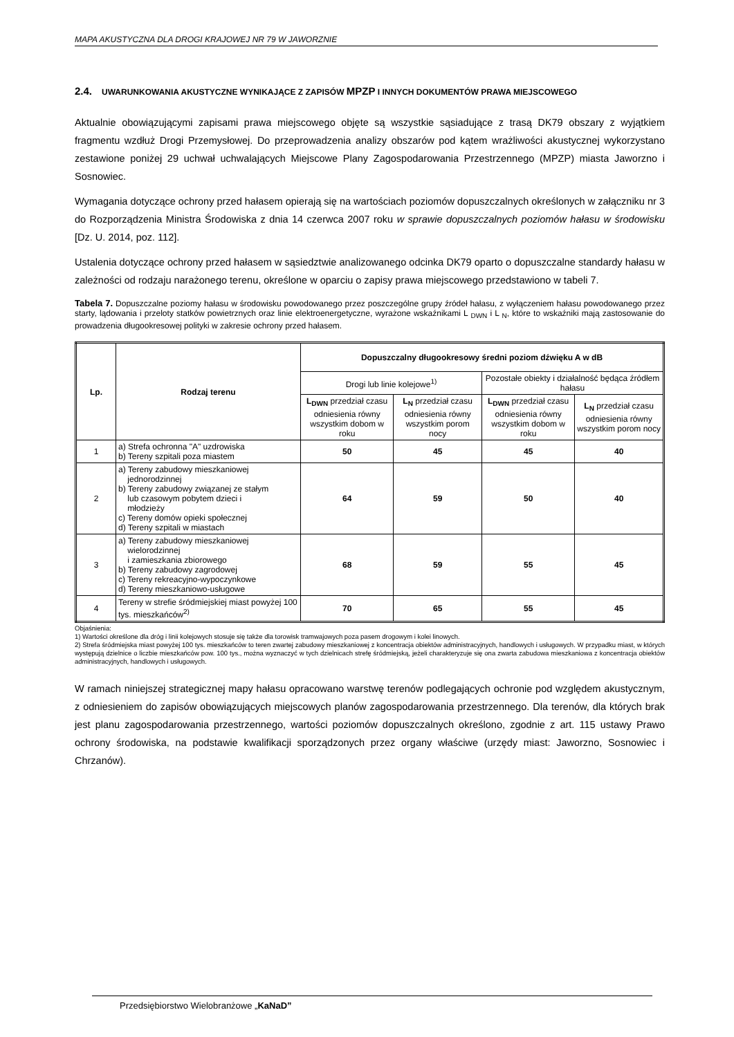MAPA AKUSTYCZNA DLA DROGI KRAJOWEJ NR 79 W JAWORZNIE
2.4. UWARUNKOWANIA AKUSTYCZNE WYNIKAJĄCE Z ZAPISÓW MPZP I INNYCH DOKUMENTÓW PRAWA MIEJSCOWEGO
Aktualnie obowiązującymi zapisami prawa miejscowego objęte są wszystkie sąsiadujące z trasą DK79 obszary z wyjątkiem fragmentu wzdłuż Drogi Przemysłowej. Do przeprowadzenia analizy obszarów pod kątem wrażliwości akustycznej wykorzystano zestawione poniżej 29 uchwał uchwalających Miejscowe Plany Zagospodarowania Przestrzennego (MPZP) miasta Jaworzno i Sosnowiec.
Wymagania dotyczące ochrony przed hałasem opierają się na wartościach poziomów dopuszczalnych określonych w załączniku nr 3 do Rozporządzenia Ministra Środowiska z dnia 14 czerwca 2007 roku w sprawie dopuszczalnych poziomów hałasu w środowisku [Dz. U. 2014, poz. 112].
Ustalenia dotyczące ochrony przed hałasem w sąsiedztwie analizowanego odcinka DK79 oparto o dopuszczalne standardy hałasu w zależności od rodzaju narażonego terenu, określone w oparciu o zapisy prawa miejscowego przedstawiono w tabeli 7.
Tabela 7. Dopuszczalne poziomy hałasu w środowisku powodowanego przez poszczególne grupy źródeł hałasu, z wyłączeniem hałasu powodowanego przez starty, lądowania i przeloty statków powietrznych oraz linie elektroenergetyczne, wyrażone wskaźnikami L <sub>DWN</sub> i L <sub>N</sub>, które to wskaźniki mają zastosowanie do prowadzenia długookresowej polityki w zakresie ochrony przed hałasem.
| Lp. | Rodzaj terenu | Dopuszczalny długookresowy średni poziom dźwięku A w dB | | | |
| --- | --- | --- | --- | --- | --- |
| | | Drogi lub linie kolejowe<sup>1)</sup> | | Pozostałe obiekty i działalność będąca źródłem hałasu | |
| | | L<sub>DWN</sub> przedział czasu odniesienia równy wszystkim dobom w roku | L<sub>N</sub> przedział czasu odniesienia równy wszystkim porom nocy | L<sub>DWN</sub> przedział czasu odniesienia równy wszystkim dobom w roku | L<sub>N</sub> przedział czasu odniesienia równy wszystkim porom nocy |
| 1 | a) Strefa ochronna "A" uzdrowiska b) Tereny szpitali poza miastem | 50 | 45 | 45 | 40 |
| 2 | a) Tereny zabudowy mieszkaniowej jednorodzinnej b) Tereny zabudowy związanej ze stałym lub czasowym pobytem dzieci i młodzieży c) Tereny domów opieki społecznej d) Tereny szpitali w miastach | 64 | 59 | 50 | 40 |
| 3 | a) Tereny zabudowy mieszkaniowej wielorodzinnej i zamieszkania zbiorowego b) Tereny zabudowy zagrodowej c) Tereny rekreacyjno-wypoczynkowe d) Tereny mieszkaniowo-usługowe | 68 | 59 | 55 | 45 |
| 4 | Tereny w strefie śródmiejskiej miast powyżej 100 tys. mieszkańców<sup>2)</sup> | 70 | 65 | 55 | 45 |
Objaśnienia:
1) Wartości określone dla dróg i linii kolejowych stosuje się także dla torowisk tramwajowych poza pasem drogowym i kolei linowych.
2) Strefa śródmiejska miast powyżej 100 tys. mieszkańców to teren zwartej zabudowy mieszkaniowej z koncentracja obiektów administracyjnych, handlowych i usługowych. W przypadku miast, w których występują dzielnice o liczbie mieszkańców pow. 100 tys., można wyznaczyć w tych dzielnicach strefę śródmiejską, jeżeli charakteryzuje się ona zwarta zabudowa mieszkaniowa z koncentracja obiektów administracyjnych, handlowych i usługowych.
W ramach niniejszej strategicznej mapy hałasu opracowano warstwę terenów podlegających ochronie pod względem akustycznym, z odniesieniem do zapisów obowiązujących miejscowych planów zagospodarowania przestrzennego. Dla terenów, dla których brak jest planu zagospodarowania przestrzennego, wartości poziomów dopuszczalnych określono, zgodnie z art. 115 ustawy Prawo ochrony środowiska, na podstawie kwalifikacji sporządzonych przez organy właściwe (urzędy miast: Jaworzno, Sosnowiec i Chrzanów).
Przedsiębiorstwo Wielobranżowe „KaNaD”